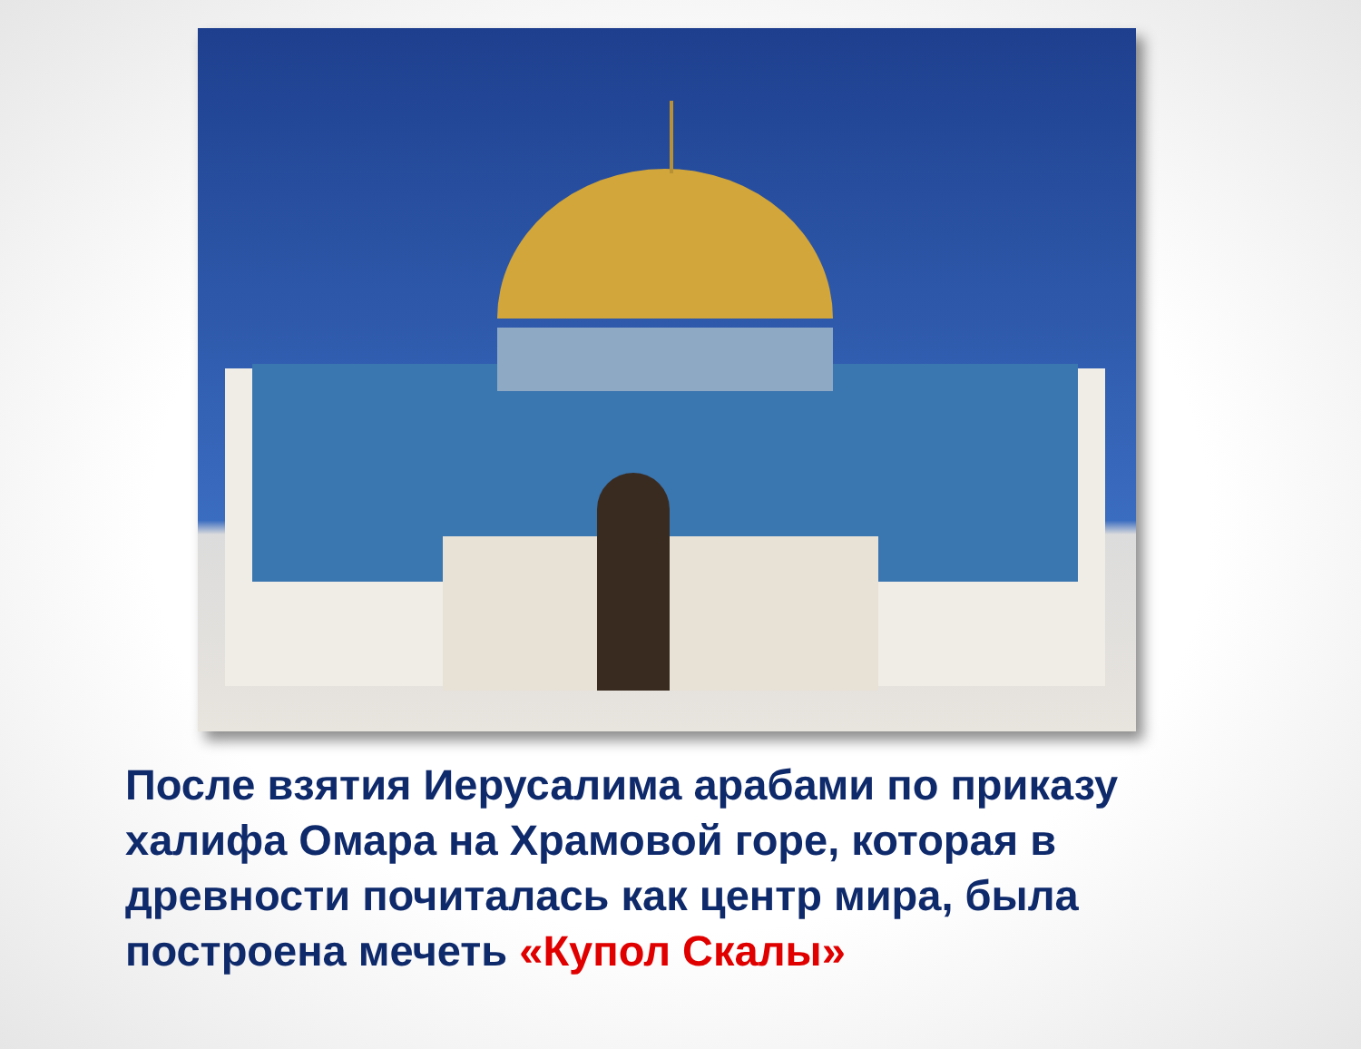После взятия Иерусалима арабами по приказу халифа Омара на Храмовой горе, которая в древности почиталась как центр мира, была построена мечеть «Купол Скалы»